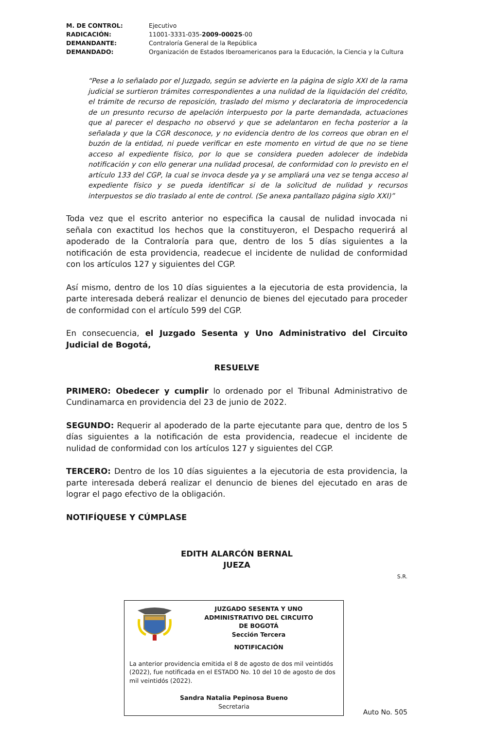M. DE CONTROL: Ejecutivo RADICACIÓN: 11001-3331-035-2009-00025-00 DEMANDANTE: Contraloría General de la República DEMANDADO: Organización de Estados Iberoamericanos para la Educación, la Ciencia y la Cultura
“Pese a lo señalado por el Juzgado, según se advierte en la página de siglo XXI de la rama judicial se surtieron trámites correspondientes a una nulidad de la liquidación del crédito, el trámite de recurso de reposición, traslado del mismo y declaratoria de improcedencia de un presunto recurso de apelación interpuesto por la parte demandada, actuaciones que al parecer el despacho no observó y que se adelantaron en fecha posterior a la señalada y que la CGR desconoce, y no evidencia dentro de los correos que obran en el buzón de la entidad, ni puede verificar en este momento en virtud de que no se tiene acceso al expediente físico, por lo que se considera pueden adolecer de indebida notificación y con ello generar una nulidad procesal, de conformidad con lo previsto en el artículo 133 del CGP, la cual se invoca desde ya y se ampliará una vez se tenga acceso al expediente físico y se pueda identificar si de la solicitud de nulidad y recursos interpuestos se dio traslado al ente de control. (Se anexa pantallazo página siglo XXI)”
Toda vez que el escrito anterior no especifica la causal de nulidad invocada ni señala con exactitud los hechos que la constituyeron, el Despacho requerirá al apoderado de la Contraloría para que, dentro de los 5 días siguientes a la notificación de esta providencia, readecue el incidente de nulidad de conformidad con los artículos 127 y siguientes del CGP.
Así mismo, dentro de los 10 días siguientes a la ejecutoria de esta providencia, la parte interesada deberá realizar el denuncio de bienes del ejecutado para proceder de conformidad con el artículo 599 del CGP.
En consecuencia, el Juzgado Sesenta y Uno Administrativo del Circuito Judicial de Bogotá,
RESUELVE
PRIMERO: Obedecer y cumplir lo ordenado por el Tribunal Administrativo de Cundinamarca en providencia del 23 de junio de 2022.
SEGUNDO: Requerir al apoderado de la parte ejecutante para que, dentro de los 5 días siguientes a la notificación de esta providencia, readecue el incidente de nulidad de conformidad con los artículos 127 y siguientes del CGP.
TERCERO: Dentro de los 10 días siguientes a la ejecutoria de esta providencia, la parte interesada deberá realizar el denuncio de bienes del ejecutado en aras de lograr el pago efectivo de la obligación.
NOTIFÍQUESE Y CÚMPLASE
EDITH ALARCÓN BERNAL
JUEZA
S.R.
JUZGADO SESENTA Y UNO
ADMINISTRATIVO DEL CIRCUITO
DE BOGOTÁ
Sección Tercera
NOTIFICACIÓN
La anterior providencia emitida el 8 de agosto de dos mil veintidós (2022), fue notificada en el ESTADO No. 10 del 10 de agosto de dos mil veintidós (2022).
Sandra Natalia Pepinosa Bueno
Secretaria
Auto No. 505